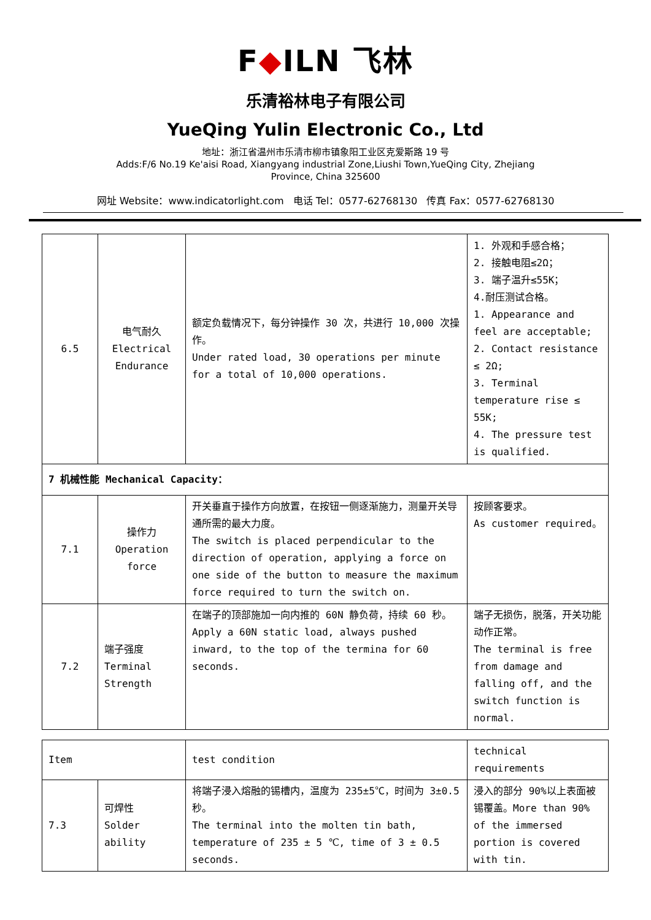F◆ILN 飞林
乐清裕林电子有限公司
YueQing Yulin Electronic Co., Ltd
地址：浙江省温州市乐清市柳市镇象阳工业区克爱斯路 19 号
Adds:F/6 No.19 Ke'aisi Road, Xiangyang industrial Zone,Liushi Town,YueQing City, Zhejiang
Province, China 325600
网址 Website：www.indicatorlight.com 电话 Tel：0577-62768130 传真 Fax：0577-62768130
| 6.5 | 电气耐久 Electrical Endurance | 额定负载情况下，每分钟操作 30 次，共进行 10,000 次操作。 Under rated load, 30 operations per minute for a total of 10,000 operations. | 1. 外观和手感合格； 2. 接触电阻≤2Ω； 3. 端子温升≤55K； 4.耐压测试合格。 1. Appearance and feel are acceptable; 2. Contact resistance ≤ 2Ω; 3. Terminal temperature rise ≤ 55K; 4. The pressure test is qualified. |
| 7 机械性能 Mechanical Capacity： | | | |
| 7.1 | 操作力 Operation force | 开关垂直于操作方向放置，在按钮一侧逐渐施力，测量开关导通所需的最大力度。 The switch is placed perpendicular to the direction of operation, applying a force on one side of the button to measure the maximum force required to turn the switch on. | 按顾客要求。 As customer required。 |
| 7.2 | 端子强度 Terminal Strength | 在端子的顶部施加一向内推的 60N 静负荷，持续 60 秒。 Apply a 60N static load, always pushed inward, to the top of the termina for 60 seconds. | 端子无损伤，脱落，开关功能动作正常。 The terminal is free from damage and falling off, and the switch function is normal. |
| Item | | test condition | technical requirements |
| --- | --- | --- | --- |
| 7.3 | 可焊性 Solder ability | 将端子浸入熔融的锡槽内，温度为 235±5℃，时间为 3±0.5 秒。 The terminal into the molten tin bath, temperature of 235 ± 5 ℃, time of 3 ± 0.5 seconds. | 浸入的部分 90%以上表面被锡覆盖。More than 90% of the immersed portion is covered with tin. |